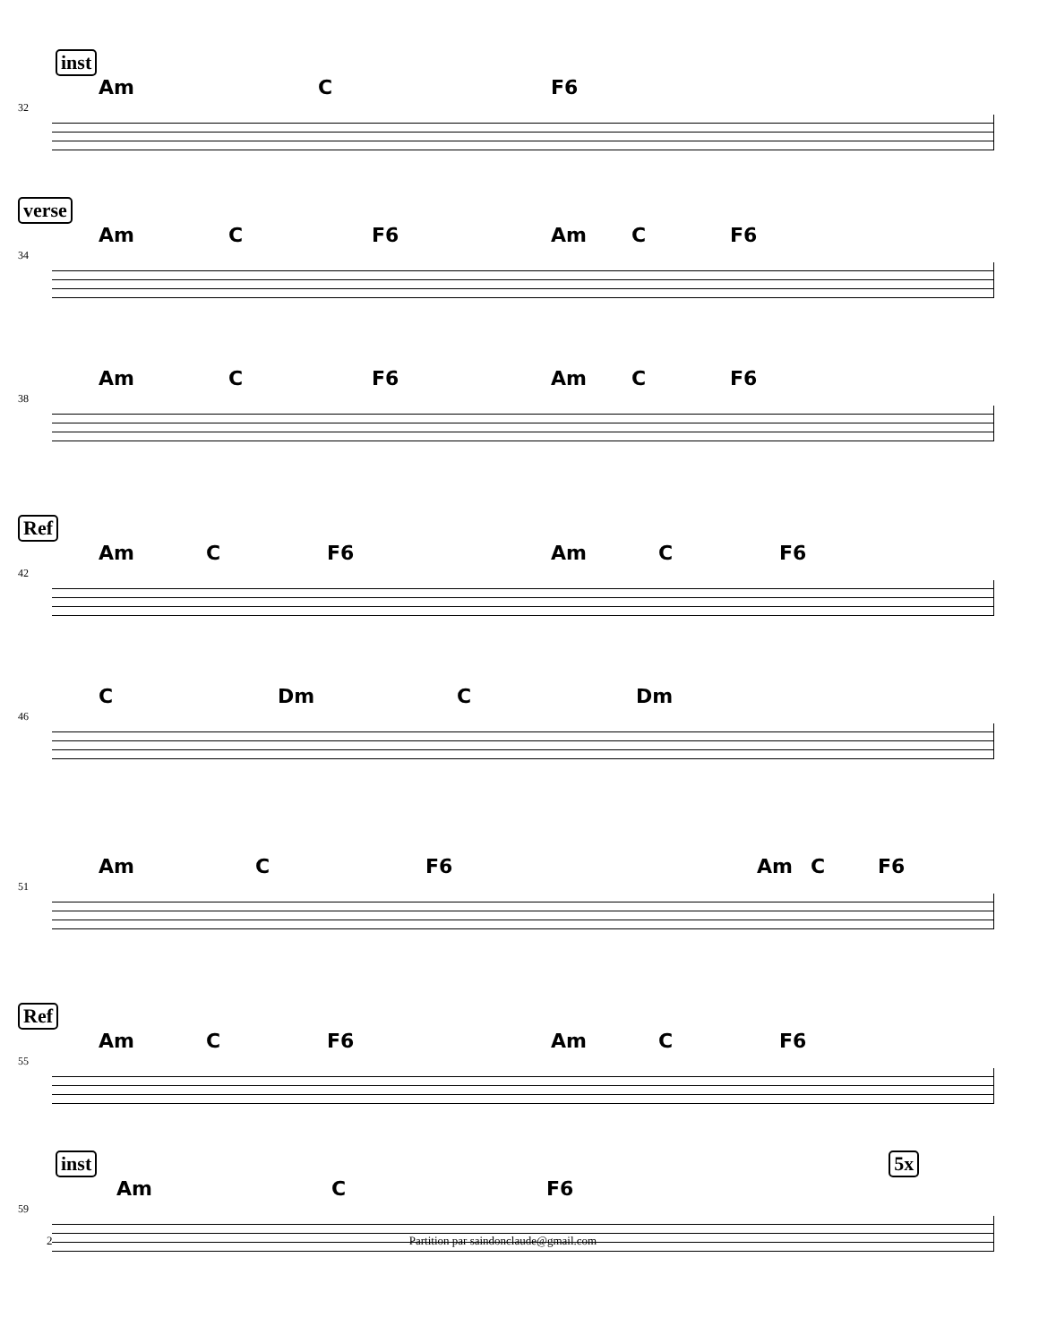inst
Am C F6
32
verse
Am C F6 Am C F6
34
Am C F6 Am C F6
38
Ref
Am C F6 Am C F6
42
C Dm C Dm
46
Am C F6 Am C F6
51
Ref
Am C F6 Am C F6
55
inst 5x
Am C F6
59
2 Partition par saindonclaude@gmail.com